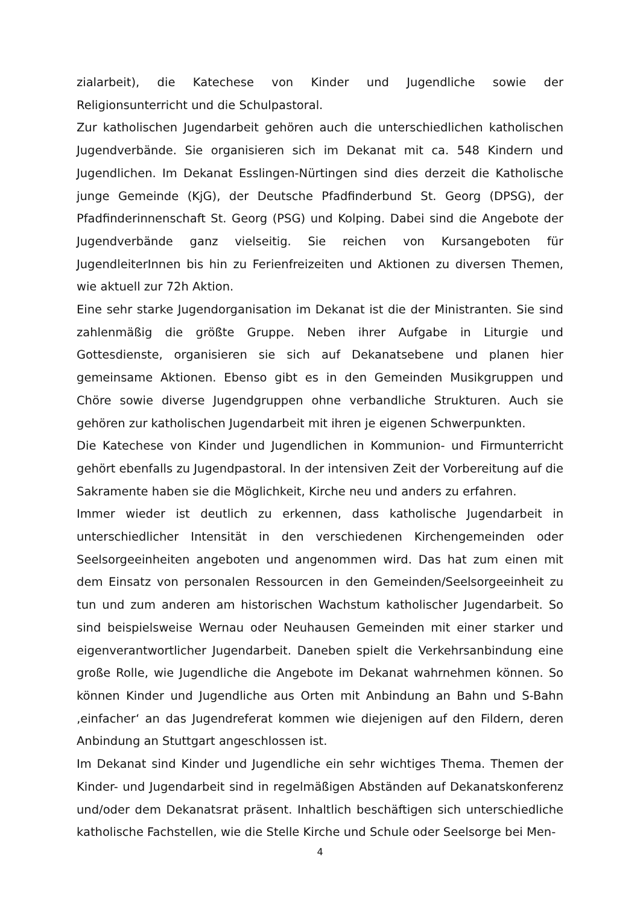zialarbeit), die Katechese von Kinder und Jugendliche sowie der Religionsunterricht und die Schulpastoral.
Zur katholischen Jugendarbeit gehören auch die unterschiedlichen katholischen Jugendverbände. Sie organisieren sich im Dekanat mit ca. 548 Kindern und Jugendlichen. Im Dekanat Esslingen-Nürtingen sind dies derzeit die Katholische junge Gemeinde (KjG), der Deutsche Pfadfinderbund St. Georg (DPSG), der Pfadfinderinnenschaft St. Georg (PSG) und Kolping. Dabei sind die Angebote der Jugendverbände ganz vielseitig. Sie reichen von Kursangeboten für JugendleiterInnen bis hin zu Ferienfreizeiten und Aktionen zu diversen Themen, wie aktuell zur 72h Aktion.
Eine sehr starke Jugendorganisation im Dekanat ist die der Ministranten. Sie sind zahlenmäßig die größte Gruppe. Neben ihrer Aufgabe in Liturgie und Gottesdienste, organisieren sie sich auf Dekanatsebene und planen hier gemeinsame Aktionen. Ebenso gibt es in den Gemeinden Musikgruppen und Chöre sowie diverse Jugendgruppen ohne verbandliche Strukturen. Auch sie gehören zur katholischen Jugendarbeit mit ihren je eigenen Schwerpunkten.
Die Katechese von Kinder und Jugendlichen in Kommunion- und Firmunterricht gehört ebenfalls zu Jugendpastoral. In der intensiven Zeit der Vorbereitung auf die Sakramente haben sie die Möglichkeit, Kirche neu und anders zu erfahren.
Immer wieder ist deutlich zu erkennen, dass katholische Jugendarbeit in unterschiedlicher Intensität in den verschiedenen Kirchengemeinden oder Seelsorgeeinheiten angeboten und angenommen wird. Das hat zum einen mit dem Einsatz von personalen Ressourcen in den Gemeinden/Seelsorgeeinheit zu tun und zum anderen am historischen Wachstum katholischer Jugendarbeit. So sind beispielsweise Wernau oder Neuhausen Gemeinden mit einer starker und eigenverantwortlicher Jugendarbeit. Daneben spielt die Verkehrsanbindung eine große Rolle, wie Jugendliche die Angebote im Dekanat wahrnehmen können. So können Kinder und Jugendliche aus Orten mit Anbindung an Bahn und S-Bahn ‚einfacher‘ an das Jugendreferat kommen wie diejenigen auf den Fildern, deren Anbindung an Stuttgart angeschlossen ist.
Im Dekanat sind Kinder und Jugendliche ein sehr wichtiges Thema. Themen der Kinder- und Jugendarbeit sind in regelmäßigen Abständen auf Dekanatskonferenz und/oder dem Dekanatsrat präsent. Inhaltlich beschäftigen sich unterschiedliche katholische Fachstellen, wie die Stelle Kirche und Schule oder Seelsorge bei Men-
4